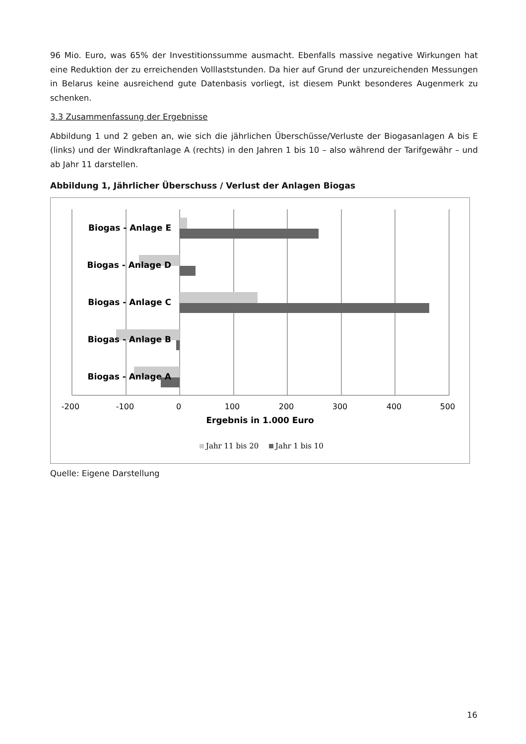96 Mio. Euro, was 65% der Investitionssumme ausmacht. Ebenfalls massive negative Wirkungen hat eine Reduktion der zu erreichenden Volllaststunden. Da hier auf Grund der unzureichenden Messungen in Belarus keine ausreichend gute Datenbasis vorliegt, ist diesem Punkt besonderes Augenmerk zu schenken.
3.3 Zusammenfassung der Ergebnisse
Abbildung 1 und 2 geben an, wie sich die jährlichen Überschüsse/Verluste der Biogasanlagen A bis E (links) und der Windkraftanlage A (rechts) in den Jahren 1 bis 10 – also während der Tarifgewähr – und ab Jahr 11 darstellen.
Abbildung 1, Jährlicher Überschuss / Verlust der Anlagen Biogas
Biogas - Anlage E
Biogas - Anlage D
Biogas - Anlage C
Biogas - Anlage B
Biogas - Anlage A
-200
-100
0
100
200
300
400
500
Ergebnis in 1.000 Euro
Jahr 11 bis 20
Jahr 1 bis 10
Quelle: Eigene Darstellung
16